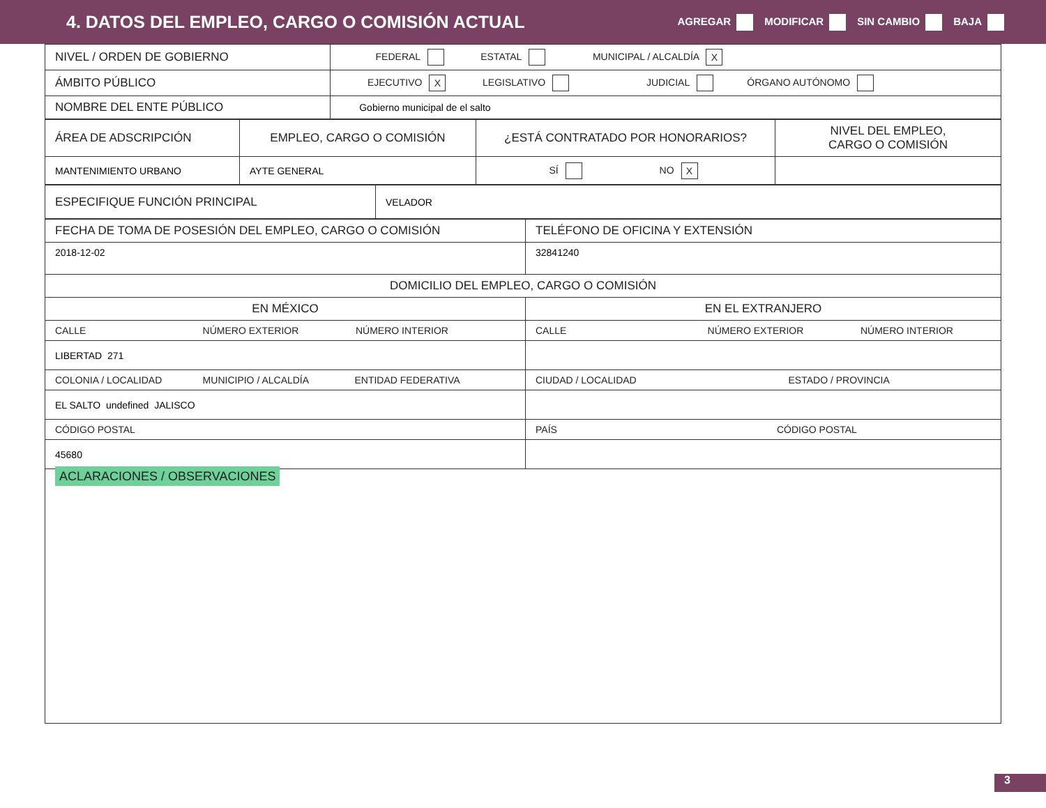4. DATOS DEL EMPLEO, CARGO O COMISIÓN ACTUAL
AGREGAR MODIFICAR SIN CAMBIO BAJA
| NIVEL / ORDEN DE GOBIERNO | FEDERAL ESTATAL MUNICIPAL / ALCALDÍA X |
| ÁMBITO PÚBLICO | EJECUTIVO X LEGISLATIVO JUDICIAL ÓRGANO AUTÓNOMO |
| NOMBRE DEL ENTE PÚBLICO | Gobierno municipal de el salto |
| ÁREA DE ADSCRIPCIÓN | EMPLEO, CARGO O COMISIÓN | ¿ESTÁ CONTRATADO POR HONORARIOS? | NIVEL DEL EMPLEO, CARGO O COMISIÓN |
| MANTENIMIENTO URBANO | AYTE GENERAL | SÍ NO X | |
| ESPECIFIQUE FUNCIÓN PRINCIPAL | VELADOR |
| FECHA DE TOMA DE POSESIÓN DEL EMPLEO, CARGO O COMISIÓN | TELÉFONO DE OFICINA Y EXTENSIÓN |
| 2018-12-02 | 32841240 |
| DOMICILIO DEL EMPLEO, CARGO O COMISIÓN | |
| EN MÉXICO | EN EL EXTRANJERO |
| CALLE NÚMERO EXTERIOR NÚMERO INTERIOR | CALLE NÚMERO EXTERIOR NÚMERO INTERIOR |
| LIBERTAD 271 | |
| COLONIA / LOCALIDAD MUNICIPIO / ALCALDÍA ENTIDAD FEDERATIVA | CIUDAD / LOCALIDAD ESTADO / PROVINCIA |
| EL SALTO undefined JALISCO | |
| CÓDIGO POSTAL | PAÍS CÓDIGO POSTAL |
| 45680 | |
| ACLARACIONES / OBSERVACIONES | |
3